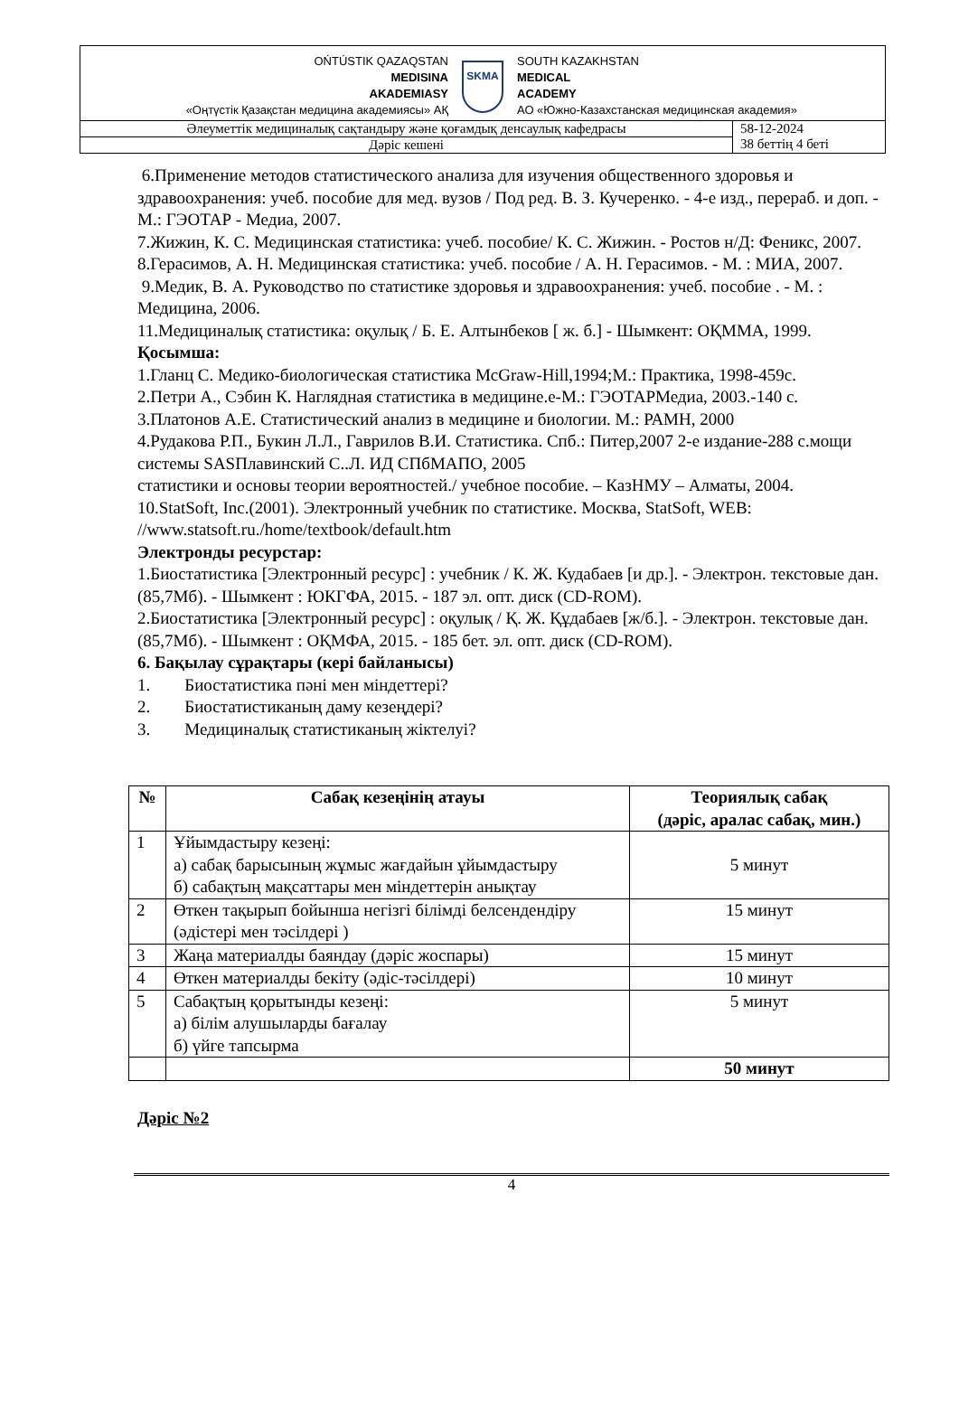OŃTÚSTIK QAZAQSTAN
MEDISINA
AKADEMIASY
«Оңтүстік Қазақстан медицина академиясы» АҚ
SKMA
SOUTH KAZAKHSTAN
MEDICAL
ACADEMY
АО «Южно-Казахстанская медицинская академия»
Әлеуметтік медициналық сақтандыру және қоғамдық денсаулық кафедрасы
Дәріс кешені
58-12-2024
38 беттің 4 беті
6.Применение методов статистического анализа для изучения общественного здоровья и здравоохранения: учеб. пособие для мед. вузов / Под ред. В. З. Кучеренко. - 4-е изд., перераб. и доп. - М.: ГЭОТАР - Медиа, 2007.
7.Жижин, К. С. Медицинская статистика: учеб. пособие/ К. С. Жижин. - Ростов н/Д: Феникс, 2007.
8.Герасимов, А. Н. Медицинская статистика: учеб. пособие / А. Н. Герасимов. - М. : МИА, 2007.
9.Медик, В. А. Руководство по статистике здоровья и здравоохранения: учеб. пособие . - М. : Медицина, 2006.
11.Медициналық статистика: оқулық / Б. Е. Алтынбеков [ ж. б.] - Шымкент: ОҚМMA, 1999.
Қосымша:
1.Гланц С. Медико-биологическая статистика McGraw-Hill,1994;М.: Практика, 1998-459с.
2.Петри А., Сэбин К. Наглядная статистика в медицине.е-М.: ГЭОТАРМедиа, 2003.-140 с.
3.Платонов А.Е. Статистический анализ в медицине и биологии. М.: РАМН, 2000
4.Рудакова Р.П., Букин Л.Л., Гаврилов В.И. Статистика. Спб.: Питер,2007 2-е издание-288 с.мощи системы SASПлавинский С..Л. ИД СПбМАПО, 2005
статистики и основы теории вероятностей./ учебное пособие. – КазНМУ – Алматы, 2004.
10.StatSoft, Inc.(2001). Электронный учебник по статистике. Москва, StatSoft, WEB: //www.statsoft.ru./home/textbook/default.htm
Электронды ресурстар:
1.Биостатистика [Электронный ресурс] : учебник / К. Ж. Кудабаев [и др.]. - Электрон. текстовые дан. (85,7Мб). - Шымкент : ЮКГФА, 2015. - 187 эл. опт. диск (CD-ROM).
2.Биостатистика [Электронный ресурс] : оқулық / Қ. Ж. Құдабаев [ж/б.]. - Электрон. текстовые дан. (85,7Мб). - Шымкент : ОҚМФА, 2015. - 185 бет. эл. опт. диск (CD-ROM).
6. Бақылау сұрақтары (кері байланысы)
1. Биостатистика пәні мен міндеттері?
2. Биостатистиканың даму кезеңдері?
3. Медициналық статистиканың жіктелуі?
| № | Сабақ кезеңінің атауы | Теориялық сабақ (дәріс, аралас сабақ, мин.) |
| --- | --- | --- |
| 1 | Ұйымдастыру кезеңі: а) сабақ барысының жұмыс жағдайын ұйымдастыру б) сабақтың мақсаттары мен міндеттерін анықтау | 5 минут |
| 2 | Өткен тақырып бойынша негізгі білімді белсендендіру (әдістері мен тәсілдері ) | 15 минут |
| 3 | Жаңа материалды баяндау (дәріс жоспары) | 15 минут |
| 4 | Өткен материалды бекіту (әдіс-тәсілдері) | 10 минут |
| 5 | Сабақтың қорытынды кезеңі: а) білім алушыларды бағалау б) үйге тапсырма | 5 минут |
| | | 50 минут |
Дәріс №2
4